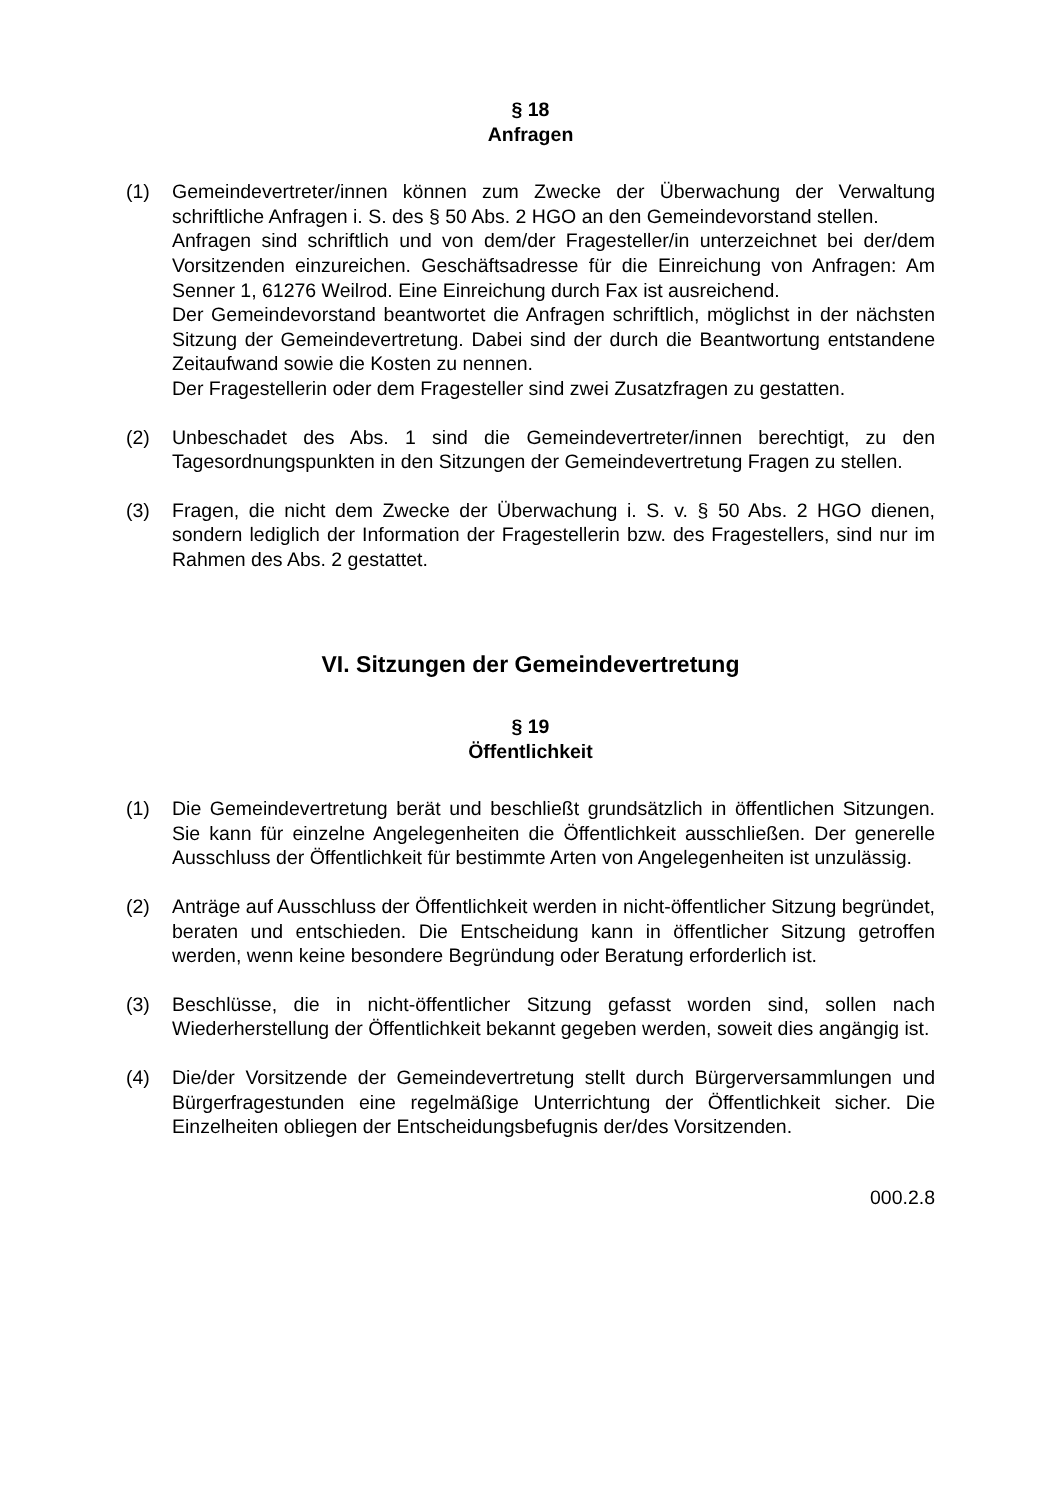§ 18
Anfragen
(1) Gemeindevertreter/innen können zum Zwecke der Überwachung der Verwaltung schriftliche Anfragen i. S. des § 50 Abs. 2 HGO an den Gemeindevorstand stellen.
Anfragen sind schriftlich und von dem/der Fragesteller/in unterzeichnet bei der/dem Vorsitzenden einzureichen. Geschäftsadresse für die Einreichung von Anfragen: Am Senner 1, 61276 Weilrod. Eine Einreichung durch Fax ist ausreichend.
Der Gemeindevorstand beantwortet die Anfragen schriftlich, möglichst in der nächsten Sitzung der Gemeindevertretung. Dabei sind der durch die Beantwortung entstandene Zeitaufwand sowie die Kosten zu nennen.
Der Fragestellerin oder dem Fragesteller sind zwei Zusatzfragen zu gestatten.
(2) Unbeschadet des Abs. 1 sind die Gemeindevertreter/innen berechtigt, zu den Tagesordnungspunkten in den Sitzungen der Gemeindevertretung Fragen zu stellen.
(3) Fragen, die nicht dem Zwecke der Überwachung i. S. v. § 50 Abs. 2 HGO dienen, sondern lediglich der Information der Fragestellerin bzw. des Fragestellers, sind nur im Rahmen des Abs. 2 gestattet.
VI. Sitzungen der Gemeindevertretung
§ 19
Öffentlichkeit
(1) Die Gemeindevertretung berät und beschließt grundsätzlich in öffentlichen Sitzungen. Sie kann für einzelne Angelegenheiten die Öffentlichkeit ausschließen. Der generelle Ausschluss der Öffentlichkeit für bestimmte Arten von Angelegenheiten ist unzulässig.
(2) Anträge auf Ausschluss der Öffentlichkeit werden in nicht-öffentlicher Sitzung begründet, beraten und entschieden. Die Entscheidung kann in öffentlicher Sitzung getroffen werden, wenn keine besondere Begründung oder Beratung erforderlich ist.
(3) Beschlüsse, die in nicht-öffentlicher Sitzung gefasst worden sind, sollen nach Wiederherstellung der Öffentlichkeit bekannt gegeben werden, soweit dies angängig ist.
(4) Die/der Vorsitzende der Gemeindevertretung stellt durch Bürgerversammlungen und Bürgerfragestunden eine regelmäßige Unterrichtung der Öffentlichkeit sicher. Die Einzelheiten obliegen der Entscheidungsbefugnis der/des Vorsitzenden.
000.2.8